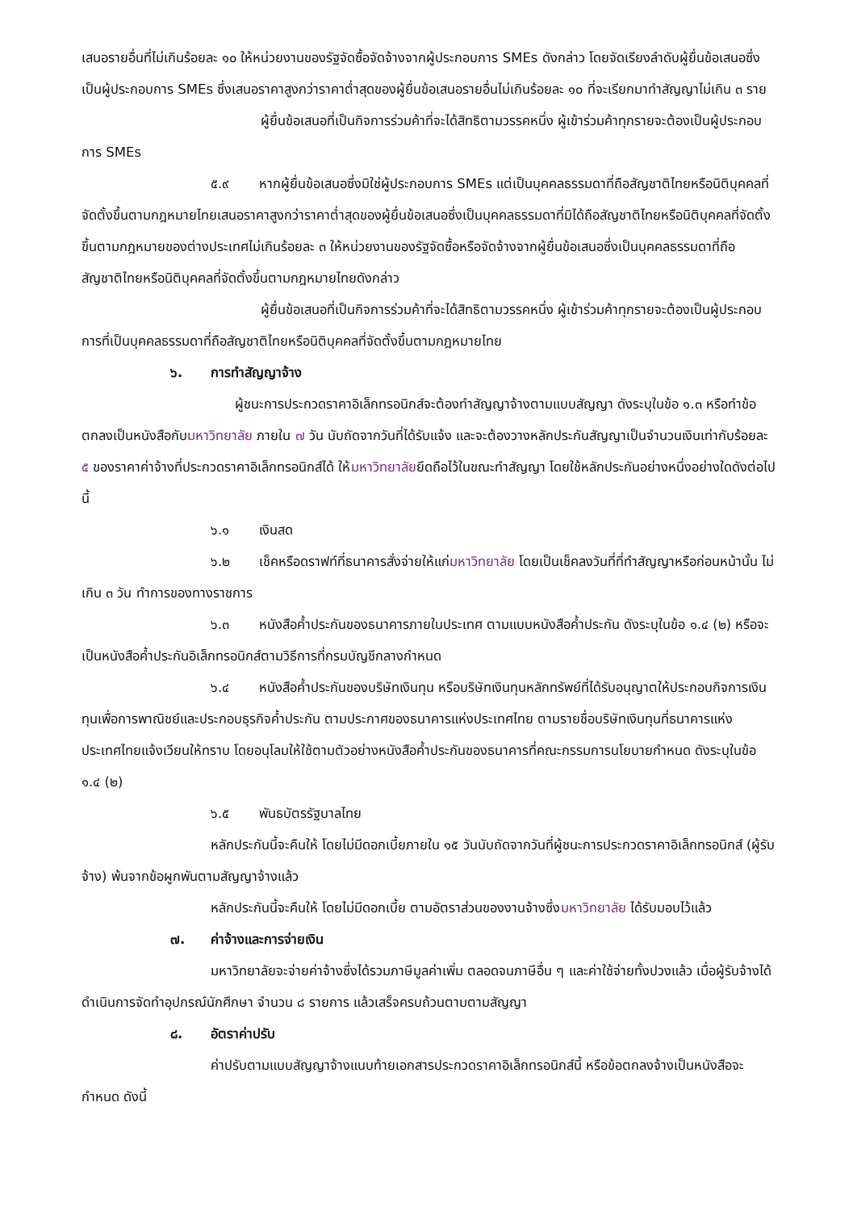เสนอรายอื่นที่ไม่เกินร้อยละ ๑๐ ให้หน่วยงานของรัฐจัดซื้อจัดจ้างจากผู้ประกอบการ SMEs ดังกล่าว โดยจัดเรียงลำดับผู้ยื่นข้อเสนอซึ่งเป็นผู้ประกอบการ SMEs ซึ่งเสนอราคาสูงกว่าราคาต่ำสุดของผู้ยื่นข้อเสนอรายอื่นไม่เกินร้อยละ ๑๐ ที่จะเรียกมาทำสัญญาไม่เกิน ๓ ราย
ผู้ยื่นข้อเสนอที่เป็นกิจการร่วมค้าที่จะได้สิทธิตามวรรคหนึ่ง ผู้เข้าร่วมค้าทุกรายจะต้องเป็นผู้ประกอบการ SMEs
๕.๙ หากผู้ยื่นข้อเสนอซึ่งมิใช่ผู้ประกอบการ SMEs แต่เป็นบุคคลธรรมดาที่ถือสัญชาติไทยหรือนิติบุคคลที่จัดตั้งขึ้นตามกฎหมายไทยเสนอราคาสูงกว่าราคาต่ำสุดของผู้ยื่นข้อเสนอซึ่งเป็นบุคคลธรรมดาที่มิได้ถือสัญชาติไทยหรือนิติบุคคลที่จัดตั้งขึ้นตามกฎหมายของต่างประเทศไม่เกินร้อยละ ๓ ให้หน่วยงานของรัฐจัดซื้อหรือจัดจ้างจากผู้ยื่นข้อเสนอซึ่งเป็นบุคคลธรรมดาที่ถือสัญชาติไทยหรือนิติบุคคลที่จัดตั้งขึ้นตามกฎหมายไทยดังกล่าว
ผู้ยื่นข้อเสนอที่เป็นกิจการร่วมค้าที่จะได้สิทธิตามวรรคหนึ่ง ผู้เข้าร่วมค้าทุกรายจะต้องเป็นผู้ประกอบการที่เป็นบุคคลธรรมดาที่ถือสัญชาติไทยหรือนิติบุคคลที่จัดตั้งขึ้นตามกฎหมายไทย
๖. การทำสัญญาจ้าง
ผู้ชนะการประกวดราคาอิเล็กทรอนิกส์จะต้องทำสัญญาจ้างตามแบบสัญญา ดังระบุในข้อ ๑.๓ หรือทำข้อตกลงเป็นหนังสือกับมหาวิทยาลัย ภายใน ๗ วัน นับถัดจากวันที่ได้รับแจ้ง และจะต้องวางหลักประกันสัญญาเป็นจำนวนเงินเท่ากับร้อยละ ๕ ของราคาค่าจ้างที่ประกวดราคาอิเล็กทรอนิกส์ได้ ให้มหาวิทยาลัยยึดถือไว้ในขณะทำสัญญา โดยใช้หลักประกันอย่างหนึ่งอย่างใดดังต่อไปนี้
๖.๑ เงินสด
๖.๒ เช็คหรือดราฟท์ที่ธนาคารสั่งจ่ายให้แก่มหาวิทยาลัย โดยเป็นเช็คลงวันที่ที่ทำสัญญาหรือก่อนหน้านั้น ไม่เกิน ๓ วัน ทำการของทางราชการ
๖.๓ หนังสือค้ำประกันของธนาคารภายในประเทศ ตามแบบหนังสือค้ำประกัน ดังระบุในข้อ ๑.๔ (๒) หรือจะเป็นหนังสือค้ำประกันอิเล็กทรอนิกส์ตามวิธีการที่กรมบัญชีกลางกำหนด
๖.๔ หนังสือค้ำประกันของบริษัทเงินทุน หรือบริษัทเงินทุนหลักทรัพย์ที่ได้รับอนุญาตให้ประกอบกิจการเงินทุนเพื่อการพาณิชย์และประกอบธุรกิจค้ำประกัน ตามประกาศของธนาคารแห่งประเทศไทย ตามรายชื่อบริษัทเงินทุนที่ธนาคารแห่งประเทศไทยแจ้งเวียนให้ทราบ โดยอนุโลมให้ใช้ตามตัวอย่างหนังสือค้ำประกันของธนาคารที่คณะกรรมการนโยบายกำหนด ดังระบุในข้อ ๑.๔ (๒)
๖.๕ พันธบัตรรัฐบาลไทย
หลักประกันนี้จะคืนให้ โดยไม่มีดอกเบี้ยภายใน ๑๕ วันนับถัดจากวันที่ผู้ชนะการประกวดราคาอิเล็กทรอนิกส์ (ผู้รับจ้าง) พ้นจากข้อผูกพันตามสัญญาจ้างแล้ว
หลักประกันนี้จะคืนให้ โดยไม่มีดอกเบี้ย ตามอัตราส่วนของงานจ้างซึ่งมหาวิทยาลัย ได้รับมอบไว้แล้ว
๗. ค่าจ้างและการจ่ายเงิน
มหาวิทยาลัยจะจ่ายค่าจ้างซึ่งได้รวมภาษีมูลค่าเพิ่ม ตลอดจนภาษีอื่น ๆ และค่าใช้จ่ายทั้งปวงแล้ว เมื่อผู้รับจ้างได้ดำเนินการจัดทำอุปกรณ์นักศึกษา จำนวน ๘ รายการ แล้วเสร็จครบถ้วนตามตามสัญญา
๘. อัตราค่าปรับ
ค่าปรับตามแบบสัญญาจ้างแนบท้ายเอกสารประกวดราคาอิเล็กทรอนิกส์นี้ หรือข้อตกลงจ้างเป็นหนังสือจะกำหนด ดังนี้